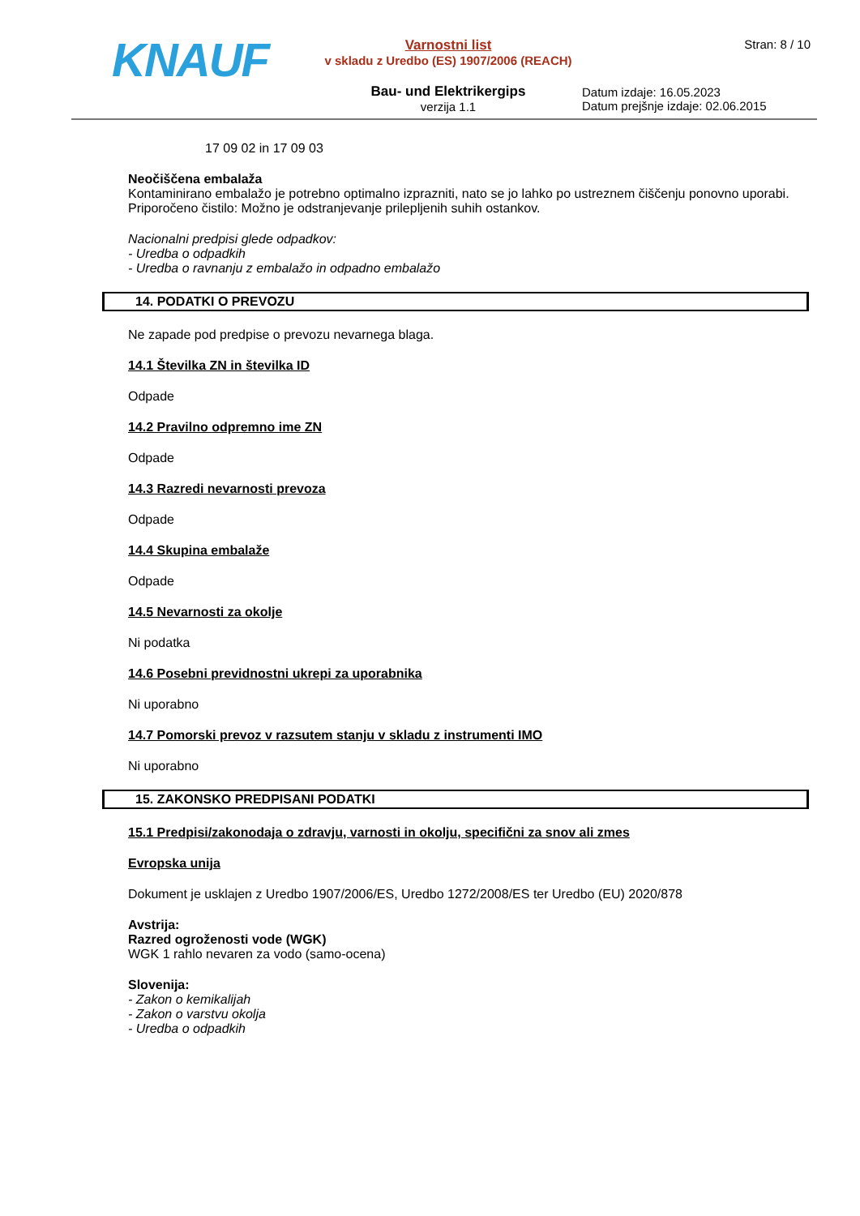KNAUF
Varnostni list
v skladu z Uredbo (ES) 1907/2006 (REACH)
Bau- und Elektrikergips
verzija 1.1
Stran: 8 / 10
Datum izdaje: 16.05.2023
Datum prejšnje izdaje: 02.06.2015
17 09 02 in 17 09 03
Neočiščena embalaža
Kontaminirano embalažo je potrebno optimalno izprazniti, nato se jo lahko po ustreznem čiščenju ponovno uporabi. Priporočeno čistilo: Možno je odstranjevanje prilepljenih suhih ostankov.
Nacionalni predpisi glede odpadkov:
- Uredba o odpadkih
- Uredba o ravnanju z embalažo in odpadno embalažo
14. PODATKI O PREVOZU
Ne zapade pod predpise o prevozu nevarnega blaga.
14.1 Številka ZN in številka ID
Odpade
14.2 Pravilno odpremno ime ZN
Odpade
14.3 Razredi nevarnosti prevoza
Odpade
14.4 Skupina embalaže
Odpade
14.5 Nevarnosti za okolje
Ni podatka
14.6 Posebni previdnostni ukrepi za uporabnika
Ni uporabno
14.7 Pomorski prevoz v razsutem stanju v skladu z instrumenti IMO
Ni uporabno
15. ZAKONSKO PREDPISANI PODATKI
15.1 Predpisi/zakonodaja o zdravju, varnosti in okolju, specifični za snov ali zmes
Evropska unija
Dokument je usklajen z Uredbo 1907/2006/ES, Uredbo 1272/2008/ES ter Uredbo (EU) 2020/878
Avstrija:
Razred ogroženosti vode (WGK)
WGK 1 rahlo nevaren za vodo (samo-ocena)
Slovenija:
- Zakon o kemikalijah
- Zakon o varstvu okolja
- Uredba o odpadkih